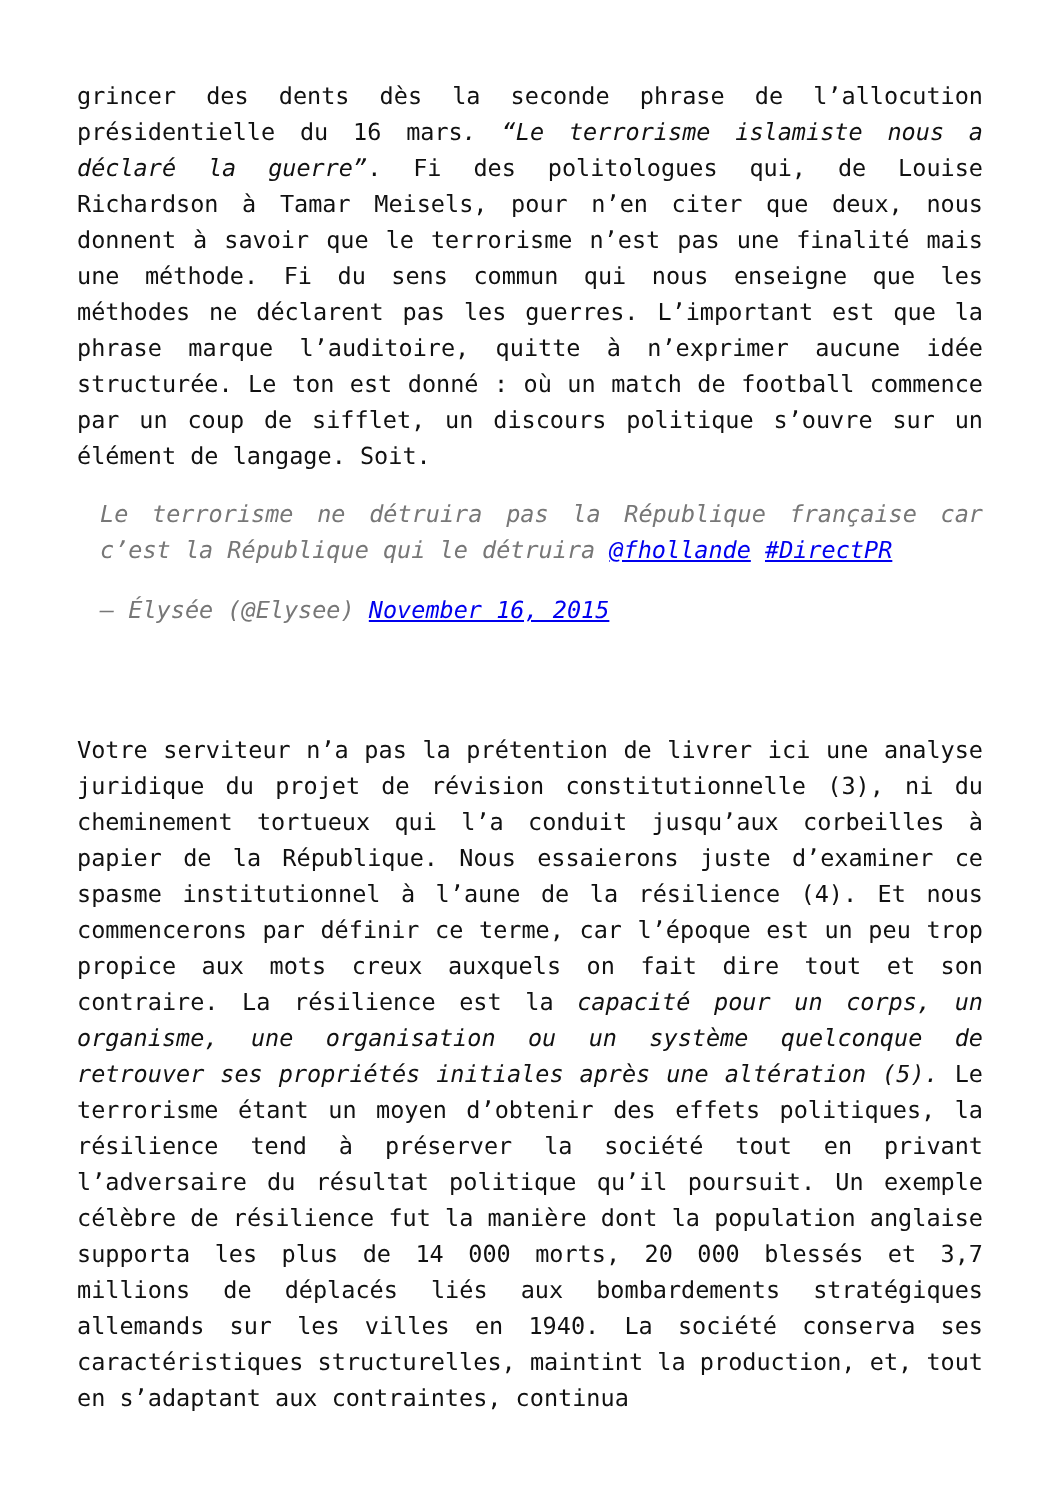grincer des dents dès la seconde phrase de l’allocution présidentielle du 16 mars. “Le terrorisme islamiste nous a déclaré la guerre”. Fi des politologues qui, de Louise Richardson à Tamar Meisels, pour n’en citer que deux, nous donnent à savoir que le terrorisme n’est pas une finalité mais une méthode. Fi du sens commun qui nous enseigne que les méthodes ne déclarent pas les guerres. L’important est que la phrase marque l’auditoire, quitte à n’exprimer aucune idée structurée. Le ton est donné : où un match de football commence par un coup de sifflet, un discours politique s’ouvre sur un élément de langage. Soit.
Le terrorisme ne détruira pas la République française car c’est la République qui le détruira @fhollande #DirectPR
— Élysée (@Elysee) November 16, 2015
Votre serviteur n’a pas la prétention de livrer ici une analyse juridique du projet de révision constitutionnelle (3), ni du cheminement tortueux qui l’a conduit jusqu’aux corbeilles à papier de la République. Nous essaierons juste d’examiner ce spasme institutionnel à l’aune de la résilience (4). Et nous commencerons par définir ce terme, car l’époque est un peu trop propice aux mots creux auxquels on fait dire tout et son contraire. La résilience est la capacité pour un corps, un organisme, une organisation ou un système quelconque de retrouver ses propriétés initiales après une altération (5). Le terrorisme étant un moyen d’obtenir des effets politiques, la résilience tend à préserver la société tout en privant l’adversaire du résultat politique qu’il poursuit. Un exemple célèbre de résilience fut la manière dont la population anglaise supporta les plus de 14 000 morts, 20 000 blessés et 3,7 millions de déplacés liés aux bombardements stratégiques allemands sur les villes en 1940. La société conserva ses caractéristiques structurelles, maintint la production, et, tout en s’adaptant aux contraintes, continua